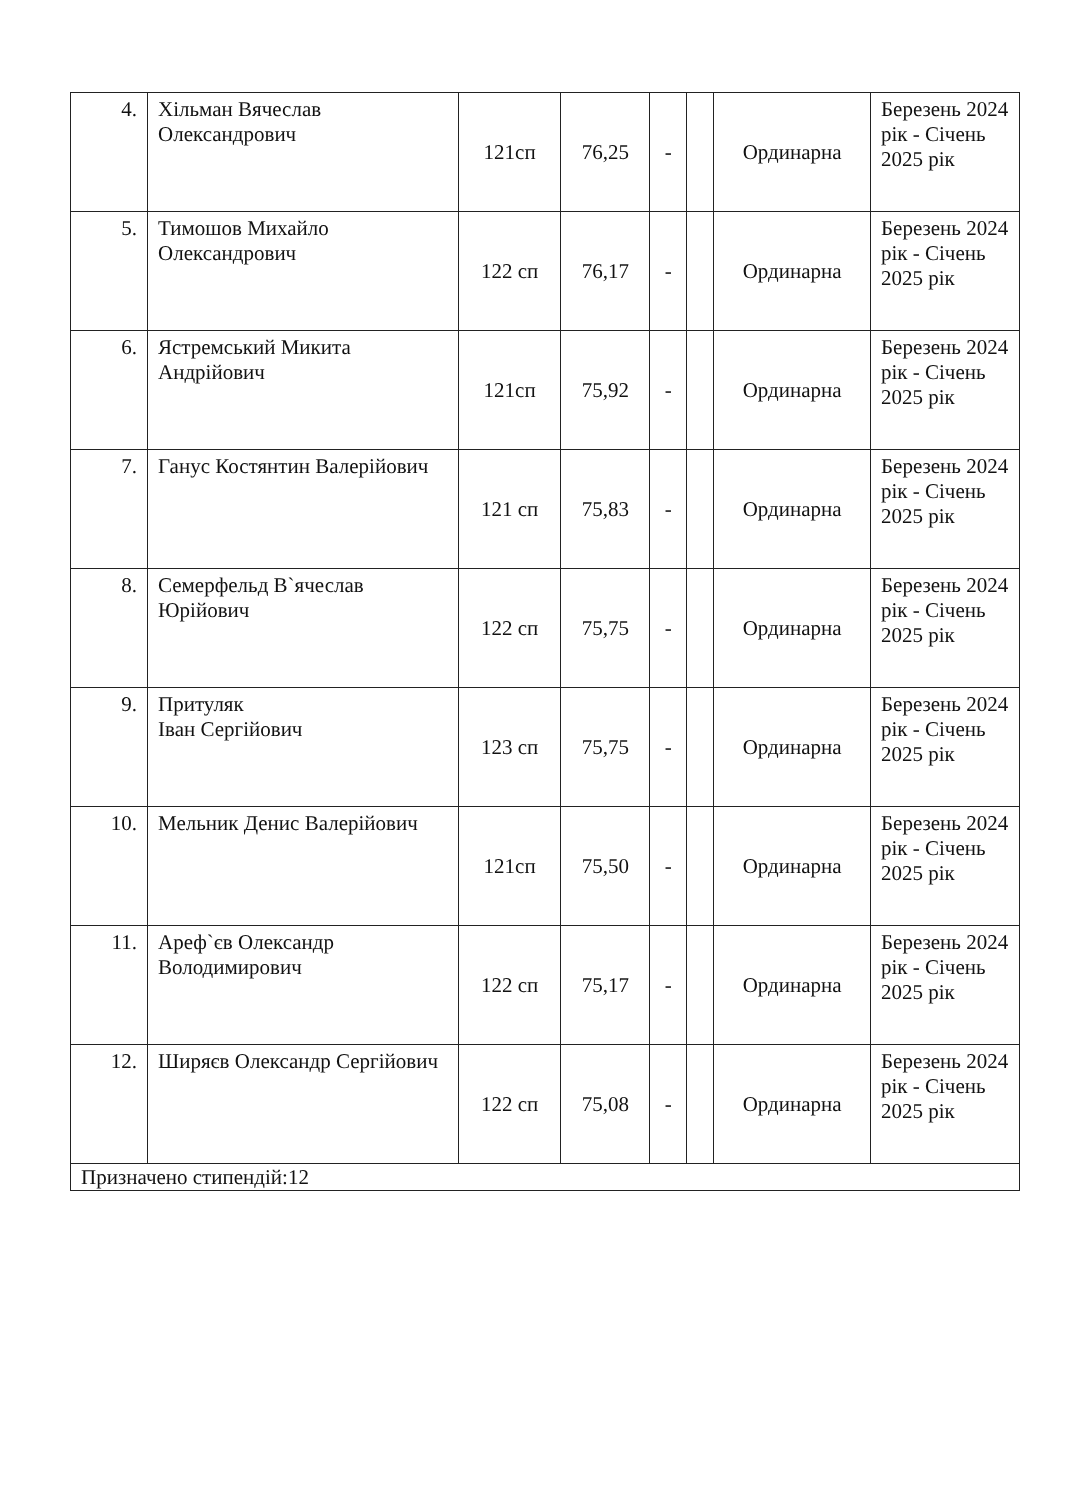| 4. | Хільман Вячеслав Олександрович | 121сп | 76,25 | - | | Ординарна | Березень 2024 рік - Січень 2025 рік |
| 5. | Тимошов Михайло Олександрович | 122 сп | 76,17 | - | | Ординарна | Березень 2024 рік - Січень 2025 рік |
| 6. | Ястремський Микита Андрійович | 121сп | 75,92 | - | | Ординарна | Березень 2024 рік - Січень 2025 рік |
| 7. | Ганус Костянтин Валерійович | 121 сп | 75,83 | - | | Ординарна | Березень 2024 рік - Січень 2025 рік |
| 8. | Семерфельд В`ячеслав Юрійович | 122 сп | 75,75 | - | | Ординарна | Березень 2024 рік - Січень 2025 рік |
| 9. | Притуляк Іван Сергійович | 123 сп | 75,75 | - | | Ординарна | Березень 2024 рік - Січень 2025 рік |
| 10. | Мельник Денис Валерійович | 121сп | 75,50 | - | | Ординарна | Березень 2024 рік - Січень 2025 рік |
| 11. | Ареф`єв Олександр Володимирович | 122 сп | 75,17 | - | | Ординарна | Березень 2024 рік - Січень 2025 рік |
| 12. | Ширяєв Олександр Сергійович | 122 сп | 75,08 | - | | Ординарна | Березень 2024 рік - Січень 2025 рік |
| Призначено стипендій:12 | | | | | | | |